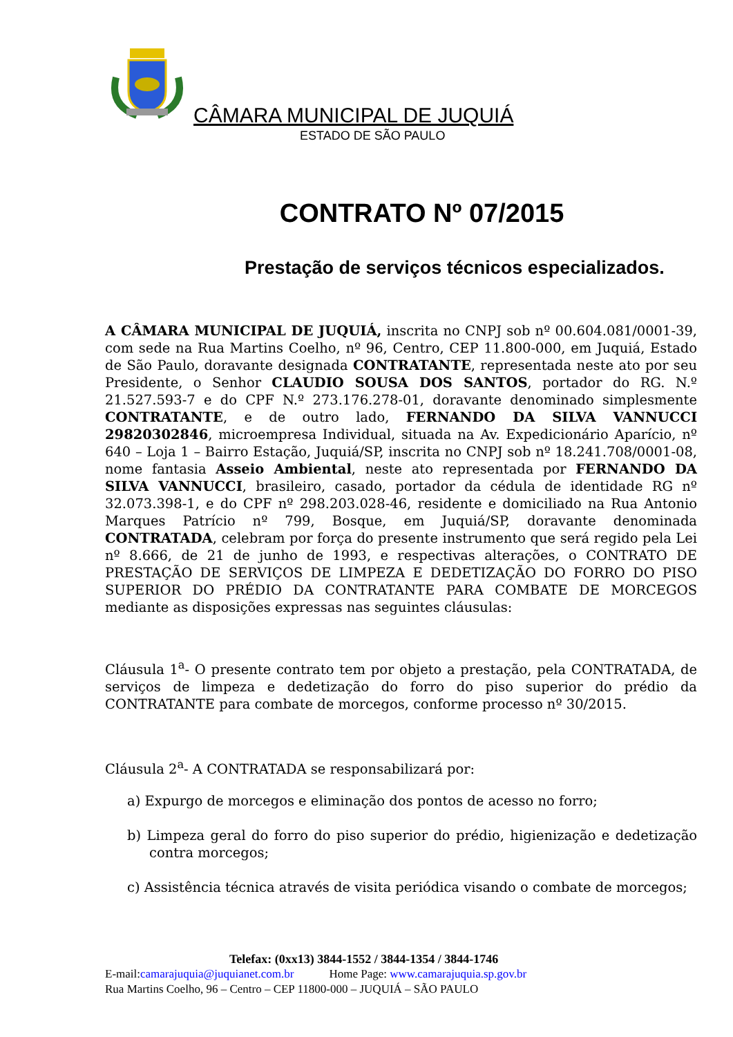CÂMARA MUNICIPAL DE JUQUIÁ
ESTADO DE SÃO PAULO
CONTRATO Nº 07/2015
Prestação de serviços técnicos especializados.
A CÂMARA MUNICIPAL DE JUQUIÁ, inscrita no CNPJ sob nº 00.604.081/0001-39, com sede na Rua Martins Coelho, nº 96, Centro, CEP 11.800-000, em Juquiá, Estado de São Paulo, doravante designada CONTRATANTE, representada neste ato por seu Presidente, o Senhor CLAUDIO SOUSA DOS SANTOS, portador do RG. N.º 21.527.593-7 e do CPF N.º 273.176.278-01, doravante denominado simplesmente CONTRATANTE, e de outro lado, FERNANDO DA SILVA VANNUCCI 29820302846, microempresa Individual, situada na Av. Expedicionário Aparício, nº 640 – Loja 1 – Bairro Estação, Juquiá/SP, inscrita no CNPJ sob nº 18.241.708/0001-08, nome fantasia Asseio Ambiental, neste ato representada por FERNANDO DA SILVA VANNUCCI, brasileiro, casado, portador da cédula de identidade RG nº 32.073.398-1, e do CPF nº 298.203.028-46, residente e domiciliado na Rua Antonio Marques Patrício nº 799, Bosque, em Juquiá/SP, doravante denominada CONTRATADA, celebram por força do presente instrumento que será regido pela Lei nº 8.666, de 21 de junho de 1993, e respectivas alterações, o CONTRATO DE PRESTAÇÃO DE SERVIÇOS DE LIMPEZA E DEDETIZAÇÃO DO FORRO DO PISO SUPERIOR DO PRÉDIO DA CONTRATANTE PARA COMBATE DE MORCEGOS mediante as disposições expressas nas seguintes cláusulas:
Cláusula 1<sup>a</sup>- O presente contrato tem por objeto a prestação, pela CONTRATADA, de serviços de limpeza e dedetização do forro do piso superior do prédio da CONTRATANTE para combate de morcegos, conforme processo nº 30/2015.
Cláusula 2<sup>a</sup>- A CONTRATADA se responsabilizará por:
a) Expurgo de morcegos e eliminação dos pontos de acesso no forro;
b) Limpeza geral do forro do piso superior do prédio, higienização e dedetização contra morcegos;
c) Assistência técnica através de visita periódica visando o combate de morcegos;
Telefax: (0xx13) 3844-1552 / 3844-1354 / 3844-1746
E-mail:camarajuquia@juquianet.com.br Home Page: www.camarajuquia.sp.gov.br
Rua Martins Coelho, 96 – Centro – CEP 11800-000 – JUQUIÁ – SÃO PAULO